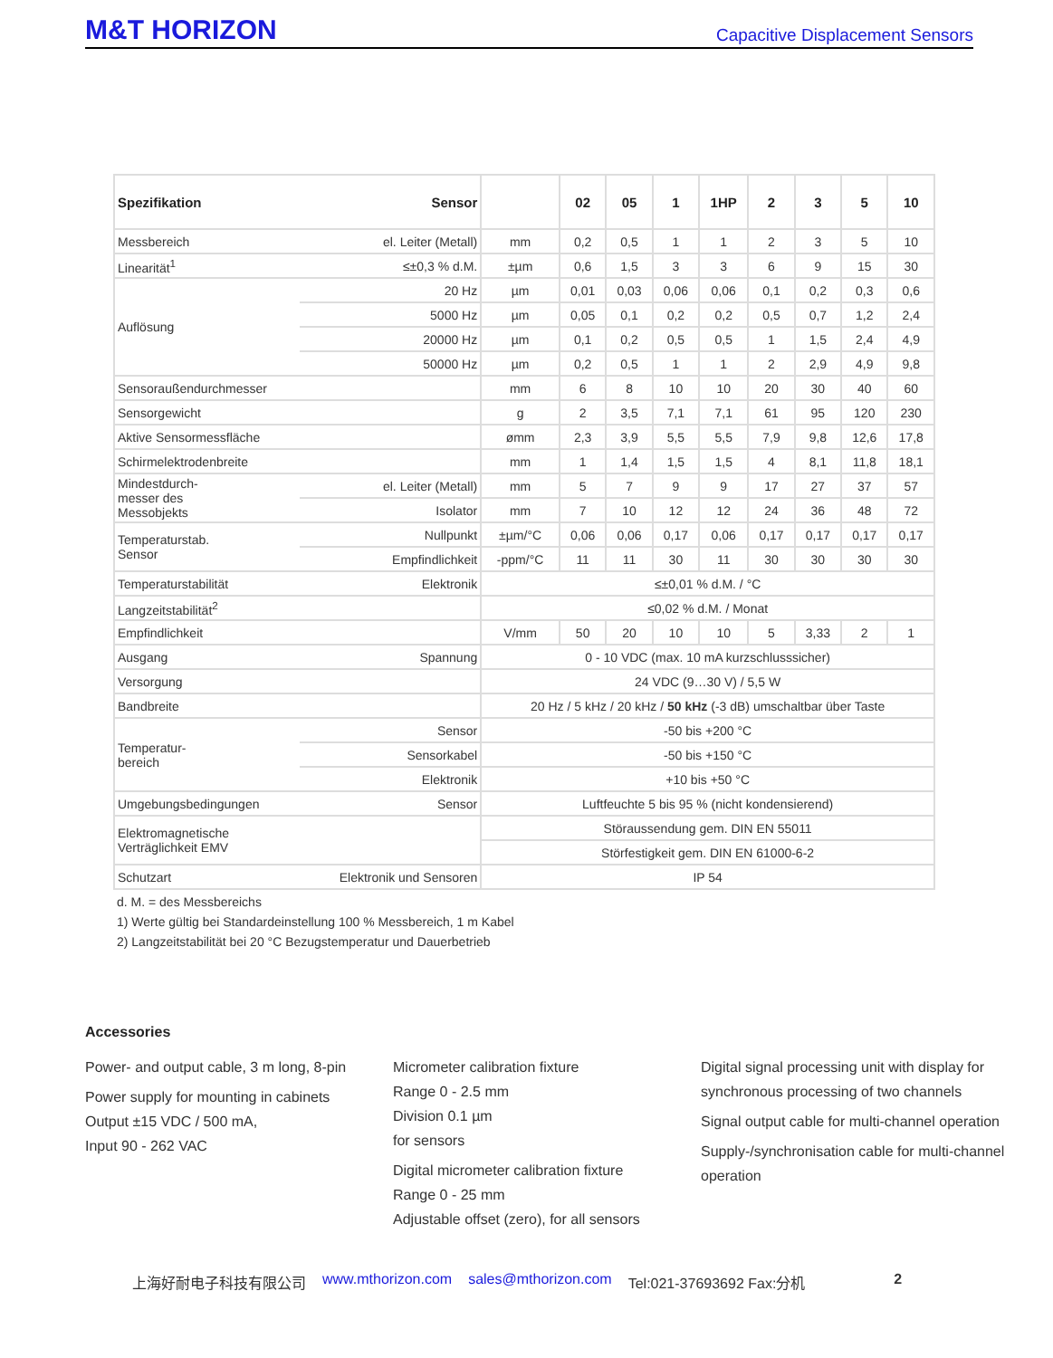M&T HORIZON Capacitive Displacement Sensors
| Spezifikation Sensor | | | 02 | 05 | 1 | 1HP | 2 | 3 | 5 | 10 |
| --- | --- | --- | --- | --- | --- | --- | --- | --- | --- | --- |
| Messbereich | el. Leiter (Metall) | mm | 0,2 | 0,5 | 1 | 1 | 2 | 3 | 5 | 10 |
| Linearität<sup>1</sup> | ≤±0,3 % d.M. | ±µm | 0,6 | 1,5 | 3 | 3 | 6 | 9 | 15 | 30 |
| Auflösung | 20 Hz | µm | 0,01 | 0,03 | 0,06 | 0,06 | 0,1 | 0,2 | 0,3 | 0,6 |
| | 5000 Hz | µm | 0,05 | 0,1 | 0,2 | 0,2 | 0,5 | 0,7 | 1,2 | 2,4 |
| | 20000 Hz | µm | 0,1 | 0,2 | 0,5 | 0,5 | 1 | 1,5 | 2,4 | 4,9 |
| | 50000 Hz | µm | 0,2 | 0,5 | 1 | 1 | 2 | 2,9 | 4,9 | 9,8 |
| Sensoraußendurchmesser | | mm | 6 | 8 | 10 | 10 | 20 | 30 | 40 | 60 |
| Sensorgewicht | | g | 2 | 3,5 | 7,1 | 7,1 | 61 | 95 | 120 | 230 |
| Aktive Sensormessfläche | | ømm | 2,3 | 3,9 | 5,5 | 5,5 | 7,9 | 9,8 | 12,6 | 17,8 |
| Schirmelektrodenbreite | | mm | 1 | 1,4 | 1,5 | 1,5 | 4 | 8,1 | 11,8 | 18,1 |
| Mindestdurch- messer des Messobjekts | el. Leiter (Metall) | mm | 5 | 7 | 9 | 9 | 17 | 27 | 37 | 57 |
| | Isolator | mm | 7 | 10 | 12 | 12 | 24 | 36 | 48 | 72 |
| Temperaturstab. Sensor | Nullpunkt | ±µm/°C | 0,06 | 0,06 | 0,17 | 0,06 | 0,17 | 0,17 | 0,17 | 0,17 |
| | Empfindlichkeit | -ppm/°C | 11 | 11 | 30 | 11 | 30 | 30 | 30 | 30 |
| Temperaturstabilität | Elektronik | ≤±0,01 % d.M. / °C | | | | | | | | |
| Langzeitstabilität<sup>2</sup> | | ≤0,02 % d.M. / Monat | | | | | | | | |
| Empfindlichkeit | | V/mm | 50 | 20 | 10 | 10 | 5 | 3,33 | 2 | 1 |
| Ausgang | Spannung | 0 - 10 VDC (max. 10 mA kurzschlusssicher) | | | | | | | | |
| Versorgung | | 24 VDC (9…30 V) / 5,5 W | | | | | | | | |
| Bandbreite | | 20 Hz / 5 kHz / 20 kHz / 50 kHz (-3 dB) umschaltbar über Taste | | | | | | | | |
| Temperatur- bereich | Sensor | -50 bis +200 °C | | | | | | | | |
| | Sensorkabel | -50 bis +150 °C | | | | | | | | |
| | Elektronik | +10 bis +50 °C | | | | | | | | |
| Umgebungsbedingungen | Sensor | Luftfeuchte 5 bis 95 % (nicht kondensierend) | | | | | | | | |
| Elektromagnetische Verträglichkeit EMV | | Störaussendung gem. DIN EN 55011 | | | | | | | | |
| | | Störfestigkeit gem. DIN EN 61000-6-2 | | | | | | | | |
| Schutzart | Elektronik und Sensoren | IP 54 | | | | | | | | |
d. M. = des Messbereichs
1) Werte gültig bei Standardeinstellung 100 % Messbereich, 1 m Kabel
2) Langzeitstabilität bei 20 °C Bezugstemperatur und Dauerbetrieb
Accessories
Power- and output cable, 3 m long, 8-pin
Power supply for mounting in cabinets
Output ±15 VDC / 500 mA,
Input 90 - 262 VAC
Micrometer calibration fixture
Range 0 - 2.5 mm
Division 0.1 µm
for sensors
Digital micrometer calibration fixture
Range 0 - 25 mm
Adjustable offset (zero), for all sensors
Digital signal processing unit with display for synchronous processing of two channels
Signal output cable for multi-channel operation
Supply-/synchronisation cable for multi-channel operation
上海好耐电子科技有限公司 www.mthorizon.com sales@mthorizon.com Tel:021-37693692 Fax:分机 2